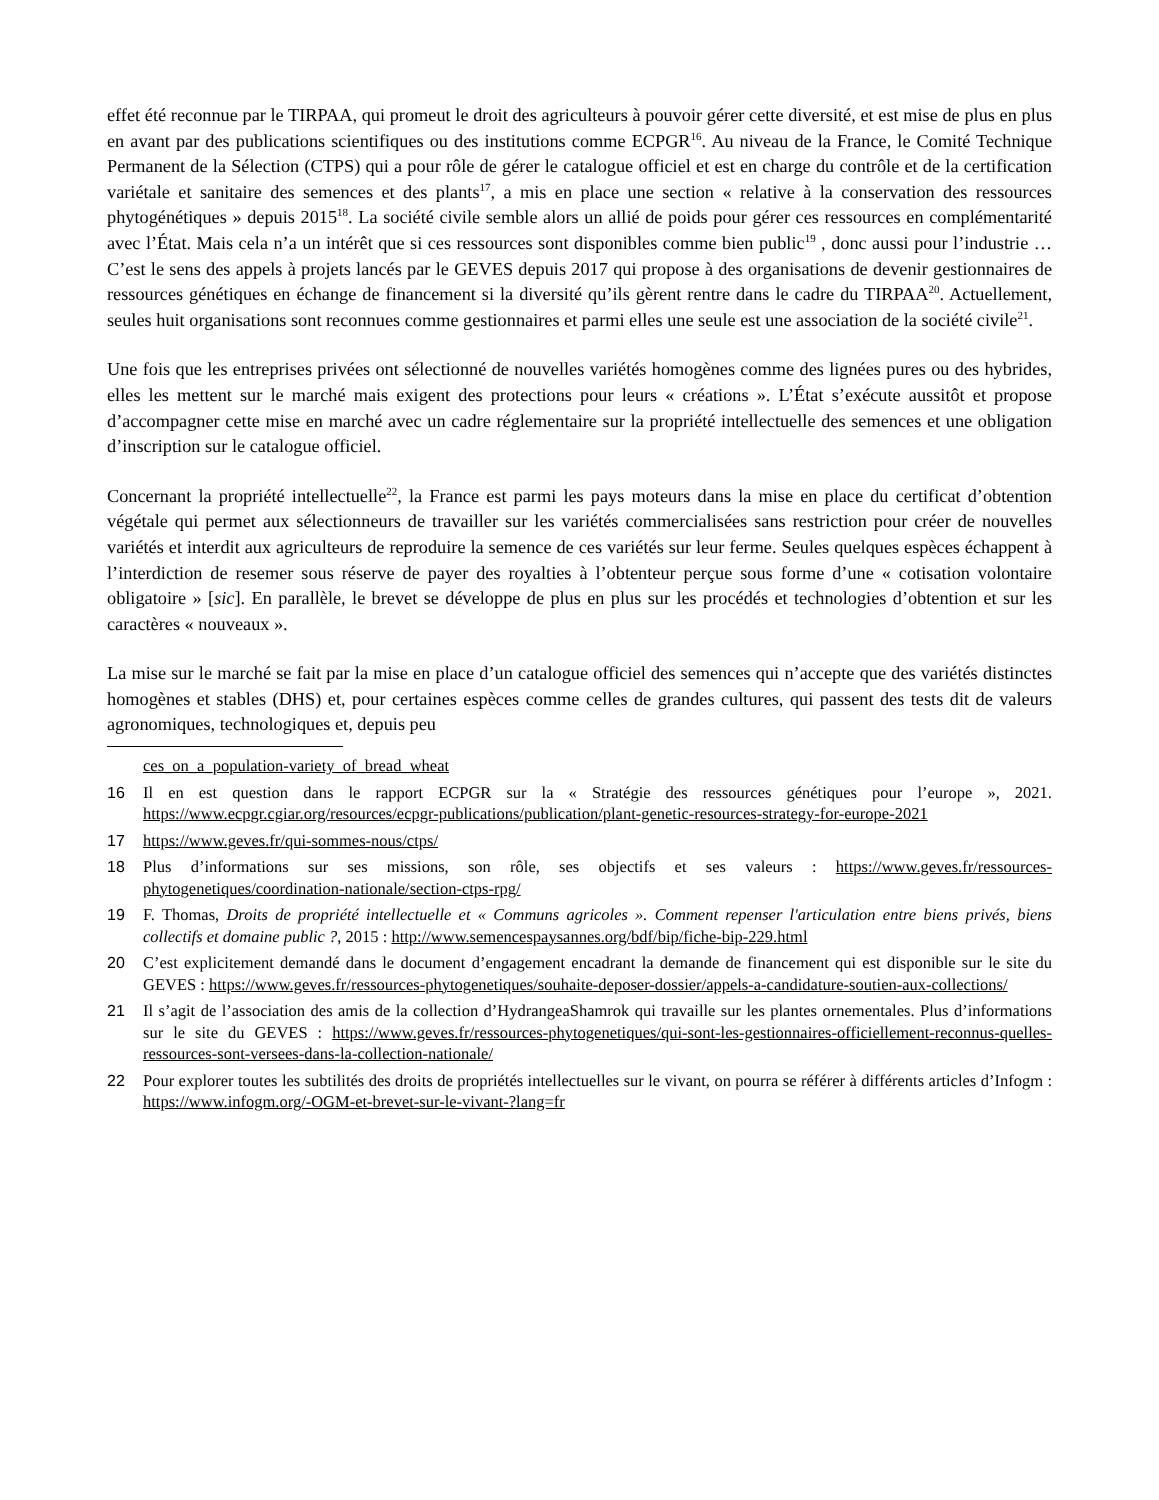effet été reconnue par le TIRPAA, qui promeut le droit des agriculteurs à pouvoir gérer cette diversité, et est mise de plus en plus en avant par des publications scientifiques ou des institutions comme ECPGR<sup>16</sup>. Au niveau de la France, le Comité Technique Permanent de la Sélection (CTPS) qui a pour rôle de gérer le catalogue officiel et est en charge du contrôle et de la certification variétale et sanitaire des semences et des plants<sup>17</sup>, a mis en place une section « relative à la conservation des ressources phytogénétiques » depuis 2015<sup>18</sup>. La société civile semble alors un allié de poids pour gérer ces ressources en complémentarité avec l’État. Mais cela n’a un intérêt que si ces ressources sont disponibles comme bien public<sup>19</sup> , donc aussi pour l’industrie … C’est le sens des appels à projets lancés par le GEVES depuis 2017 qui propose à des organisations de devenir gestionnaires de ressources génétiques en échange de financement si la diversité qu’ils gèrent rentre dans le cadre du TIRPAA<sup>20</sup>. Actuellement, seules huit organisations sont reconnues comme gestionnaires et parmi elles une seule est une association de la société civile<sup>21</sup>.
Une fois que les entreprises privées ont sélectionné de nouvelles variétés homogènes comme des lignées pures ou des hybrides, elles les mettent sur le marché mais exigent des protections pour leurs « créations ». L’État s’exécute aussitôt et propose d’accompagner cette mise en marché avec un cadre réglementaire sur la propriété intellectuelle des semences et une obligation d’inscription sur le catalogue officiel.
Concernant la propriété intellectuelle<sup>22</sup>, la France est parmi les pays moteurs dans la mise en place du certificat d’obtention végétale qui permet aux sélectionneurs de travailler sur les variétés commercialisées sans restriction pour créer de nouvelles variétés et interdit aux agriculteurs de reproduire la semence de ces variétés sur leur ferme. Seules quelques espèces échappent à l’interdiction de resemer sous réserve de payer des royalties à l’obtenteur perçue sous forme d’une « cotisation volontaire obligatoire » [sic]. En parallèle, le brevet se développe de plus en plus sur les procédés et technologies d’obtention et sur les caractères « nouveaux ».
La mise sur le marché se fait par la mise en place d’un catalogue officiel des semences qui n’accepte que des variétés distinctes homogènes et stables (DHS) et, pour certaines espèces comme celles de grandes cultures, qui passent des tests dit de valeurs agronomiques, technologiques et, depuis peu
ces_on_a_population-variety_of_bread_wheat
16 Il en est question dans le rapport ECPGR sur la « Stratégie des ressources génétiques pour l’europe », 2021. https://www.ecpgr.cgiar.org/resources/ecpgr-publications/publication/plant-genetic-resources-strategy-for-europe-2021
17 https://www.geves.fr/qui-sommes-nous/ctps/
18 Plus d’informations sur ses missions, son rôle, ses objectifs et ses valeurs : https://www.geves.fr/ressources-phytogenetiques/coordination-nationale/section-ctps-rpg/
19 F. Thomas, Droits de propriété intellectuelle et « Communs agricoles ». Comment repenser l'articulation entre biens privés, biens collectifs et domaine public ?, 2015 : http://www.semencespaysannes.org/bdf/bip/fiche-bip-229.html
20 C’est explicitement demandé dans le document d’engagement encadrant la demande de financement qui est disponible sur le site du GEVES : https://www.geves.fr/ressources-phytogenetiques/souhaite-deposer-dossier/appels-a-candidature-soutien-aux-collections/
21 Il s’agit de l’association des amis de la collection d’HydrangeaShamrok qui travaille sur les plantes ornementales. Plus d’informations sur le site du GEVES : https://www.geves.fr/ressources-phytogenetiques/qui-sont-les-gestionnaires-officiellement-reconnus-quelles-ressources-sont-versees-dans-la-collection-nationale/
22 Pour explorer toutes les subtilités des droits de propriétés intellectuelles sur le vivant, on pourra se référer à différents articles d’Infogm : https://www.infogm.org/-OGM-et-brevet-sur-le-vivant-?lang=fr